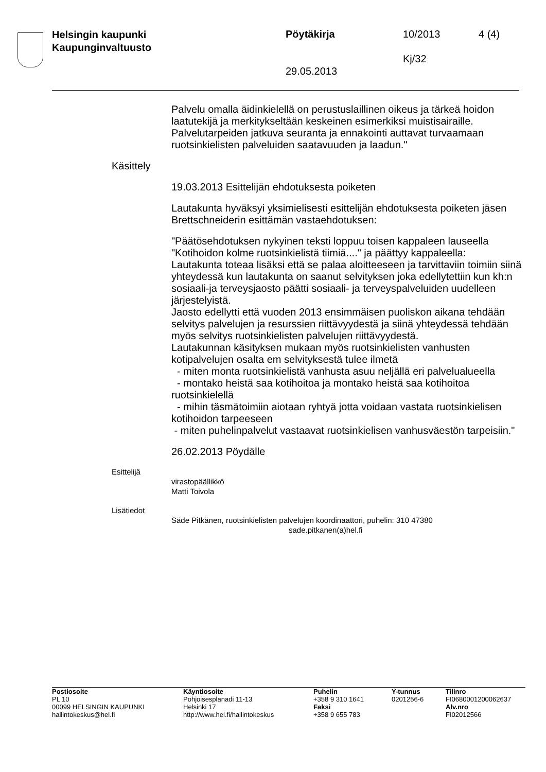Helsingin kaupunki
Kaupunginvaltuusto
Pöytäkirja 10/2013 4 (4)
Kj/32
29.05.2013
Palvelu omalla äidinkielellä on perustuslaillinen oikeus ja tärkeä hoidon laatutekijä ja merkitykseltään keskeinen esimerkiksi muistisairaille. Palvelutarpeiden jatkuva seuranta ja ennakointi auttavat turvaamaan ruotsinkielisten palveluiden saatavuuden ja laadun."
Käsittely
19.03.2013 Esittelijän ehdotuksesta poiketen
Lautakunta hyväksyi yksimielisesti esittelijän ehdotuksesta poiketen jäsen Brettschneiderin esittämän vastaehdotuksen:
"Päätösehdotuksen nykyinen teksti loppuu toisen kappaleen lauseella "Kotihoidon kolme ruotsinkielistä tiimiä...." ja päättyy kappaleella:
Lautakunta toteaa lisäksi että se palaa aloitteeseen ja tarvittaviin toimiin siinä yhteydessä kun lautakunta on saanut selvityksen joka edellytettiin kun kh:n sosiaali-ja terveysjaosto päätti sosiaali- ja terveyspalveluiden uudelleen järjestelyistä.
Jaosto edellytti että vuoden 2013 ensimmäisen puoliskon aikana tehdään selvitys palvelujen ja resurssien riittävyydestä ja siinä yhteydessä tehdään myös selvitys ruotsinkielisten palvelujen riittävyydestä.
Lautakunnan käsityksen mukaan myös ruotsinkielisten vanhusten kotipalvelujen osalta em selvityksestä tulee ilmetä
- miten monta ruotsinkielistä vanhusta asuu neljällä eri palvelualueella
- montako heistä saa kotihoitoa ja montako heistä saa kotihoitoa ruotsinkielellä
- mihin täsmätoimiin aiotaan ryhtyä jotta voidaan vastata ruotsinkielisen kotihoidon tarpeeseen
- miten puhelinpalvelut vastaavat ruotsinkielisen vanhusväestön tarpeisiin."
26.02.2013 Pöydälle
Esittelijä
virastopäällikkö
Matti Toivola
Lisätiedot
Säde Pitkänen, ruotsinkielisten palvelujen koordinaattori, puhelin: 310 47380
sade.pitkanen(a)hel.fi
Postiosoite
PL 10
00099 HELSINGIN KAUPUNKI
hallintokeskus@hel.fi
Käyntiosoite
Pohjoisesplanadi 11-13
Helsinki 17
http://www.hel.fi/hallintokeskus
Puhelin
+358 9 310 1641
Faksi
+358 9 655 783
Y-tunnus
0201256-6
Tilinro
FI0680001200062637
Alv.nro
FI02012566